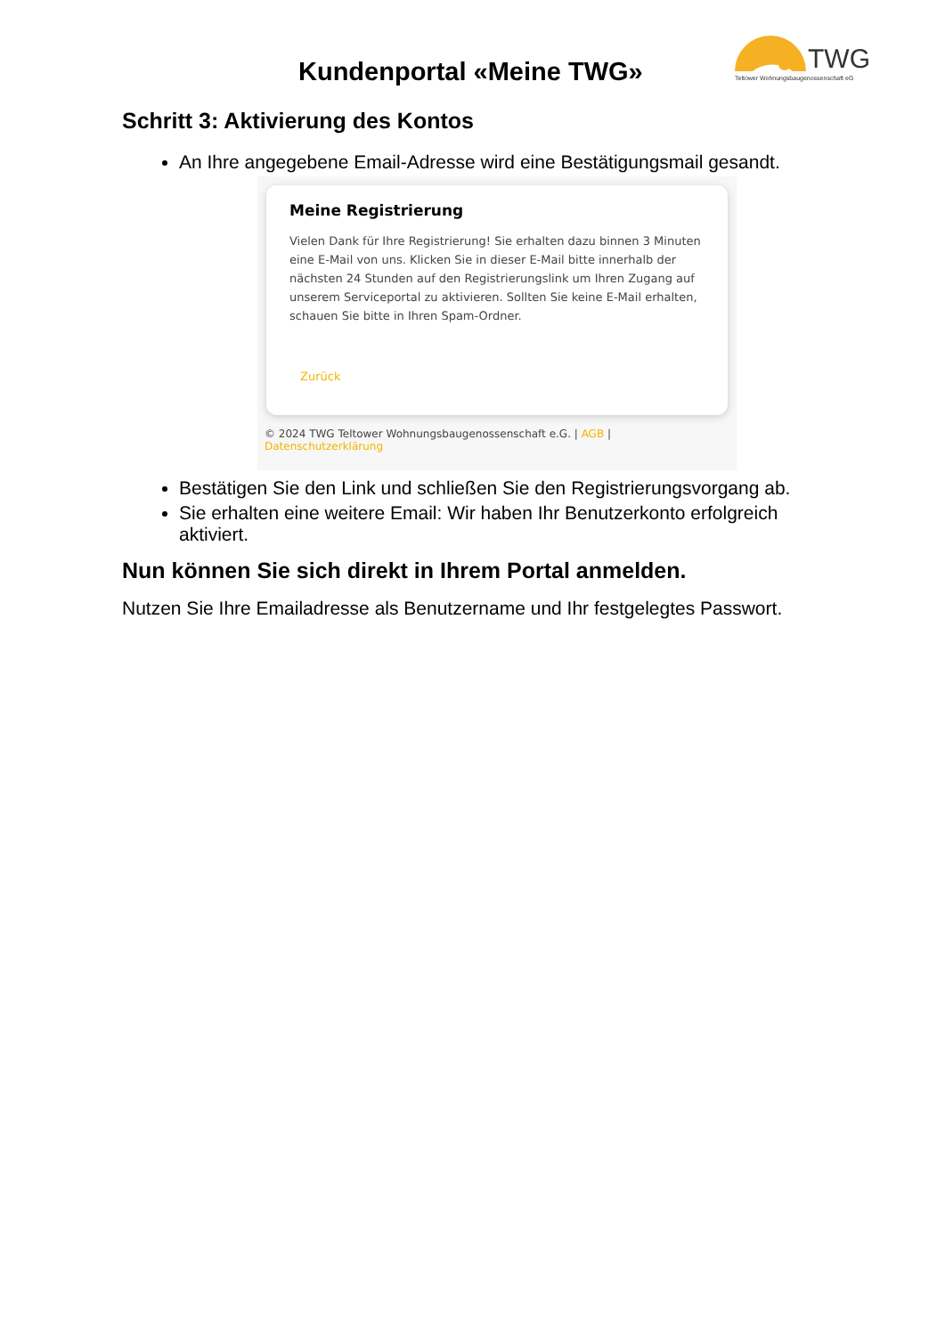Kundenportal «Meine TWG»
TWG
Teltower Wohnungsbaugenossenschaft eG
Schritt 3: Aktivierung des Kontos
An Ihre angegebene Email-Adresse wird eine Bestätigungsmail gesandt.
Meine Registrierung
Vielen Dank für Ihre Registrierung! Sie erhalten dazu binnen 3 Minuten eine E-Mail von uns. Klicken Sie in dieser E-Mail bitte innerhalb der nächsten 24 Stunden auf den Registrierungslink um Ihren Zugang auf unserem Serviceportal zu aktivieren. Sollten Sie keine E-Mail erhalten, schauen Sie bitte in Ihren Spam-Ordner.
Zurück
© 2024 TWG Teltower Wohnungsbaugenossenschaft e.G. | AGB | Datenschutzerklärung
Bestätigen Sie den Link und schließen Sie den Registrierungsvorgang ab.
Sie erhalten eine weitere Email: Wir haben Ihr Benutzerkonto erfolgreich aktiviert.
Nun können Sie sich direkt in Ihrem Portal anmelden.
Nutzen Sie Ihre Emailadresse als Benutzername und Ihr festgelegtes Passwort.